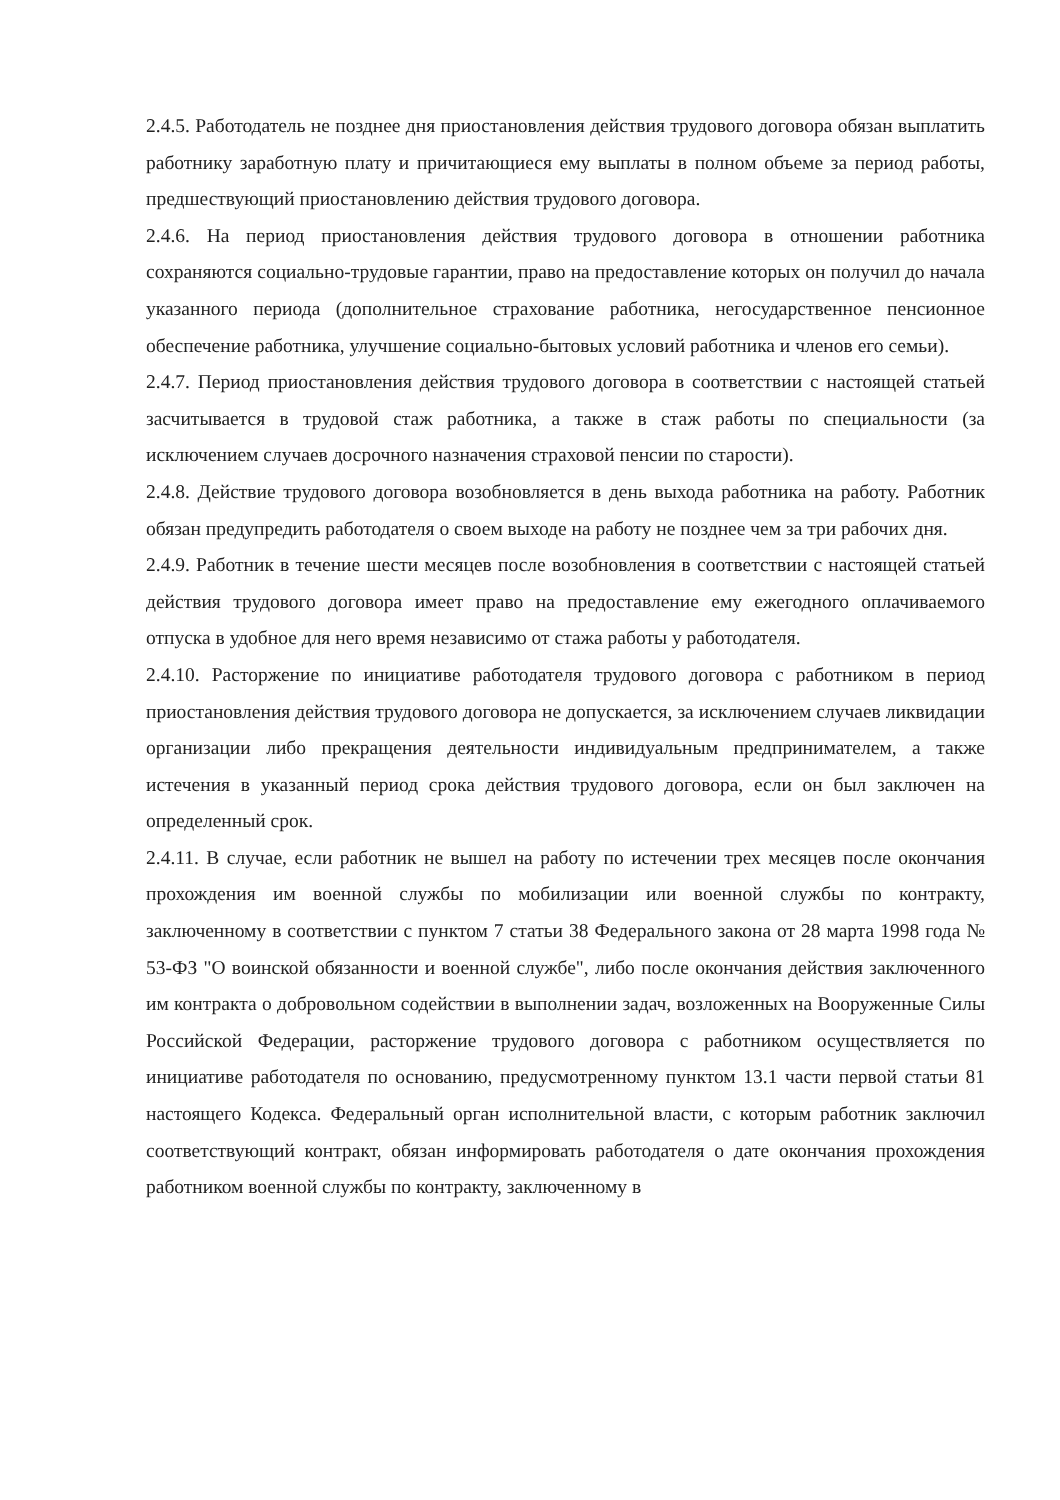2.4.5. Работодатель не позднее дня приостановления действия трудового договора обязан выплатить работнику заработную плату и причитающиеся ему выплаты в полном объеме за период работы, предшествующий приостановлению действия трудового договора.
2.4.6. На период приостановления действия трудового договора в отношении работника сохраняются социально-трудовые гарантии, право на предоставление которых он получил до начала указанного периода (дополнительное страхование работника, негосударственное пенсионное обеспечение работника, улучшение социально-бытовых условий работника и членов его семьи).
2.4.7. Период приостановления действия трудового договора в соответствии с настоящей статьей засчитывается в трудовой стаж работника, а также в стаж работы по специальности (за исключением случаев досрочного назначения страховой пенсии по старости).
2.4.8. Действие трудового договора возобновляется в день выхода работника на работу. Работник обязан предупредить работодателя о своем выходе на работу не позднее чем за три рабочих дня.
2.4.9. Работник в течение шести месяцев после возобновления в соответствии с настоящей статьей действия трудового договора имеет право на предоставление ему ежегодного оплачиваемого отпуска в удобное для него время независимо от стажа работы у работодателя.
2.4.10. Расторжение по инициативе работодателя трудового договора с работником в период приостановления действия трудового договора не допускается, за исключением случаев ликвидации организации либо прекращения деятельности индивидуальным предпринимателем, а также истечения в указанный период срока действия трудового договора, если он был заключен на определенный срок.
2.4.11. В случае, если работник не вышел на работу по истечении трех месяцев после окончания прохождения им военной службы по мобилизации или военной службы по контракту, заключенному в соответствии с пунктом 7 статьи 38 Федерального закона от 28 марта 1998 года № 53-ФЗ "О воинской обязанности и военной службе", либо после окончания действия заключенного им контракта о добровольном содействии в выполнении задач, возложенных на Вооруженные Силы Российской Федерации, расторжение трудового договора с работником осуществляется по инициативе работодателя по основанию, предусмотренному пунктом 13.1 части первой статьи 81 настоящего Кодекса. Федеральный орган исполнительной власти, с которым работник заключил соответствующий контракт, обязан информировать работодателя о дате окончания прохождения работником военной службы по контракту, заключенному в